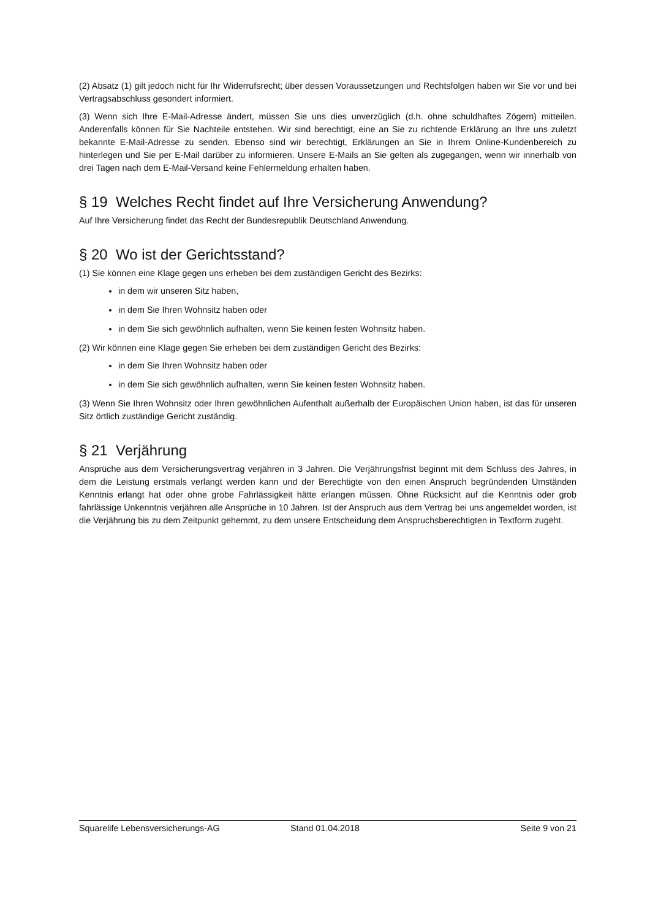(2) Absatz (1) gilt jedoch nicht für Ihr Widerrufsrecht; über dessen Voraussetzungen und Rechtsfolgen haben wir Sie vor und bei Vertragsabschluss gesondert informiert.
(3) Wenn sich Ihre E-Mail-Adresse ändert, müssen Sie uns dies unverzüglich (d.h. ohne schuldhaftes Zögern) mitteilen. Anderenfalls können für Sie Nachteile entstehen. Wir sind berechtigt, eine an Sie zu richtende Erklärung an Ihre uns zuletzt bekannte E-Mail-Adresse zu senden. Ebenso sind wir berechtigt, Erklärungen an Sie in Ihrem Online-Kundenbereich zu hinterlegen und Sie per E-Mail darüber zu informieren. Unsere E-Mails an Sie gelten als zugegangen, wenn wir innerhalb von drei Tagen nach dem E-Mail-Versand keine Fehlermeldung erhalten haben.
§ 19 Welches Recht findet auf Ihre Versicherung Anwendung?
Auf Ihre Versicherung findet das Recht der Bundesrepublik Deutschland Anwendung.
§ 20 Wo ist der Gerichtsstand?
(1) Sie können eine Klage gegen uns erheben bei dem zuständigen Gericht des Bezirks:
in dem wir unseren Sitz haben,
in dem Sie Ihren Wohnsitz haben oder
in dem Sie sich gewöhnlich aufhalten, wenn Sie keinen festen Wohnsitz haben.
(2) Wir können eine Klage gegen Sie erheben bei dem zuständigen Gericht des Bezirks:
in dem Sie Ihren Wohnsitz haben oder
in dem Sie sich gewöhnlich aufhalten, wenn Sie keinen festen Wohnsitz haben.
(3) Wenn Sie Ihren Wohnsitz oder Ihren gewöhnlichen Aufenthalt außerhalb der Europäischen Union haben, ist das für unseren Sitz örtlich zuständige Gericht zuständig.
§ 21 Verjährung
Ansprüche aus dem Versicherungsvertrag verjähren in 3 Jahren. Die Verjährungsfrist beginnt mit dem Schluss des Jahres, in dem die Leistung erstmals verlangt werden kann und der Berechtigte von den einen Anspruch begründenden Umständen Kenntnis erlangt hat oder ohne grobe Fahrlässigkeit hätte erlangen müssen. Ohne Rücksicht auf die Kenntnis oder grob fahrlässige Unkenntnis verjähren alle Ansprüche in 10 Jahren. Ist der Anspruch aus dem Vertrag bei uns angemeldet worden, ist die Verjährung bis zu dem Zeitpunkt gehemmt, zu dem unsere Entscheidung dem Anspruchsberechtigten in Textform zugeht.
Squarelife Lebensversicherungs-AG Stand 01.04.2018 Seite 9 von 21